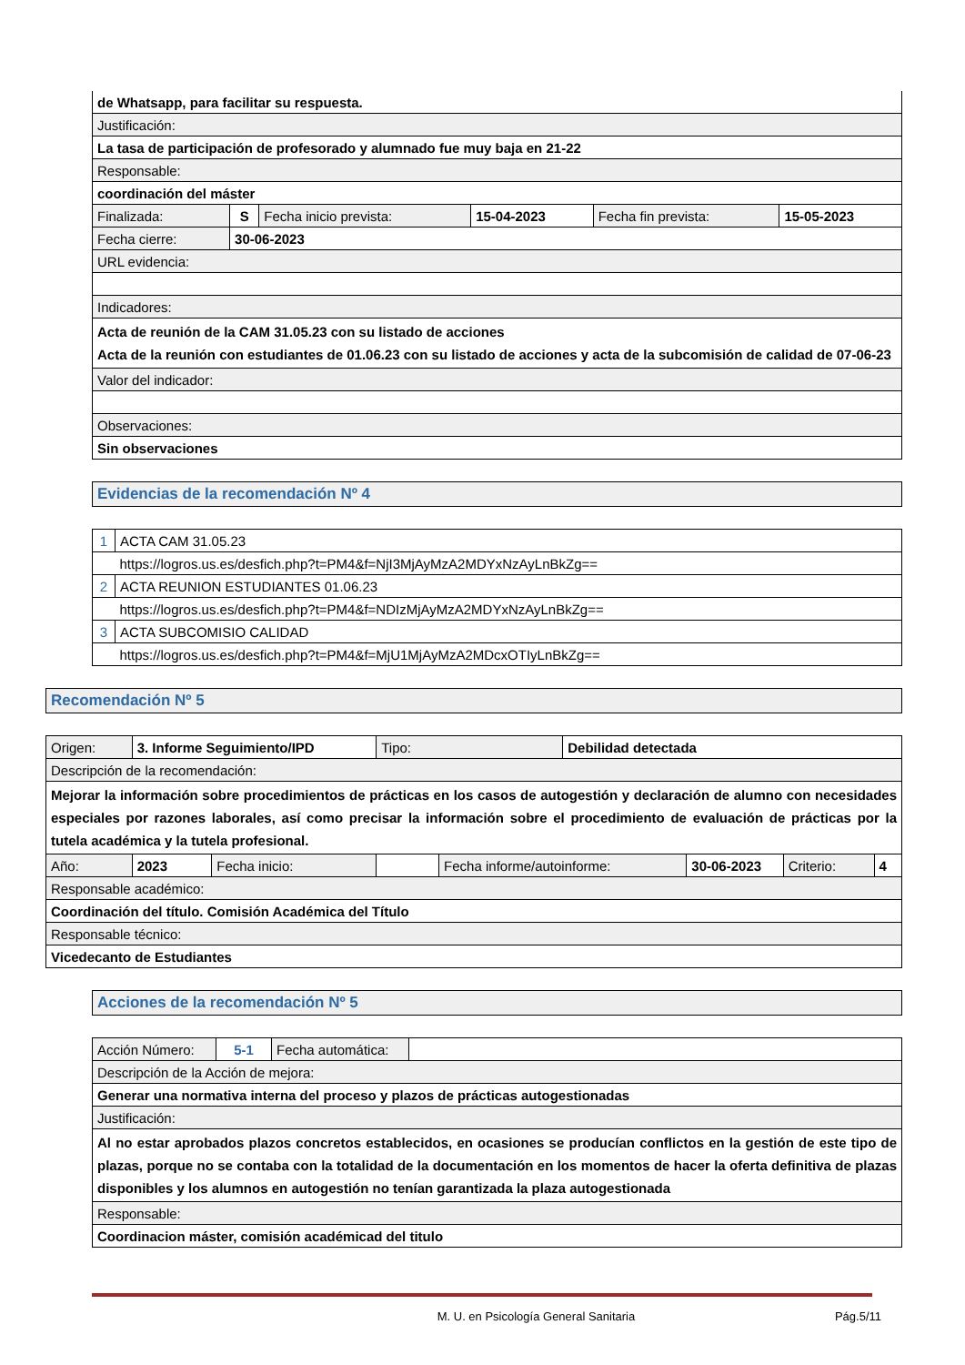| de Whatsapp, para facilitar su respuesta. | | | | | |
| Justificación: | | | | | |
| La tasa de participación de profesorado y alumnado fue muy baja en 21-22 | | | | | |
| Responsable: | | | | | |
| coordinación del máster | | | | | |
| Finalizada: | S | Fecha inicio prevista: | 15-04-2023 | Fecha fin prevista: | 15-05-2023 |
| Fecha cierre: | 30-06-2023 | | | | |
| URL evidencia: | | | | | |
| Indicadores: | | | | | |
| Acta de reunión de la CAM 31.05.23 con su listado de acciones Acta de la reunión con estudiantes de 01.06.23 con su listado de acciones y acta de la subcomisión de calidad de 07-06-23 | | | | | |
| Valor del indicador: | | | | | |
| Observaciones: | | | | | |
| Sin observaciones | | | | | |
Evidencias de la recomendación Nº 4
| 1 | ACTA CAM 31.05.23 |
| | https://logros.us.es/desfich.php?t=PM4&f=NjI3MjAyMzA2MDYxNzAyLnBkZg== |
| 2 | ACTA REUNION ESTUDIANTES 01.06.23 |
| | https://logros.us.es/desfich.php?t=PM4&f=NDIzMjAyMzA2MDYxNzAyLnBkZg== |
| 3 | ACTA SUBCOMISIO CALIDAD |
| | https://logros.us.es/desfich.php?t=PM4&f=MjU1MjAyMzA2MDcxOTIyLnBkZg== |
Recomendación Nº 5
| Origen: | 3. Informe Seguimiento/IPD | | | Tipo: | | Debilidad detectada | | | |
| Descripción de la recomendación: | | | | | | | | | |
| Mejorar la información sobre procedimientos de prácticas en los casos de autogestión y declaración de alumno con necesidades especiales por razones laborales, así como precisar la información sobre el procedimiento de evaluación de prácticas por la tutela académica y la tutela profesional. | | | | | | | | | |
| Año: | | 2023 | Fecha inicio: | | Fecha informe/autoinforme: | | 30-06-2023 | Criterio: | 4 |
| Responsable académico: | | | | | | | | | |
| Coordinación del título. Comisión Académica del Título | | | | | | | | | |
| Responsable técnico: | | | | | | | | | |
| Vicedecanto de Estudiantes | | | | | | | | | |
Acciones de la recomendación Nº 5
| Acción Número: | 5-1 | Fecha automática: | |
| Descripción de la Acción de mejora: | | | |
| Generar una normativa interna del proceso y plazos de prácticas autogestionadas | | | |
| Justificación: | | | |
| Al no estar aprobados plazos concretos establecidos, en ocasiones se producían conflictos en la gestión de este tipo de plazas, porque no se contaba con la totalidad de la documentación en los momentos de hacer la oferta definitiva de plazas disponibles y los alumnos en autogestión no tenían garantizada la plaza autogestionada | | | |
| Responsable: | | | |
| Coordinacion máster, comisión académicad del titulo | | | |
M. U. en Psicología General Sanitaria Pág.5/11